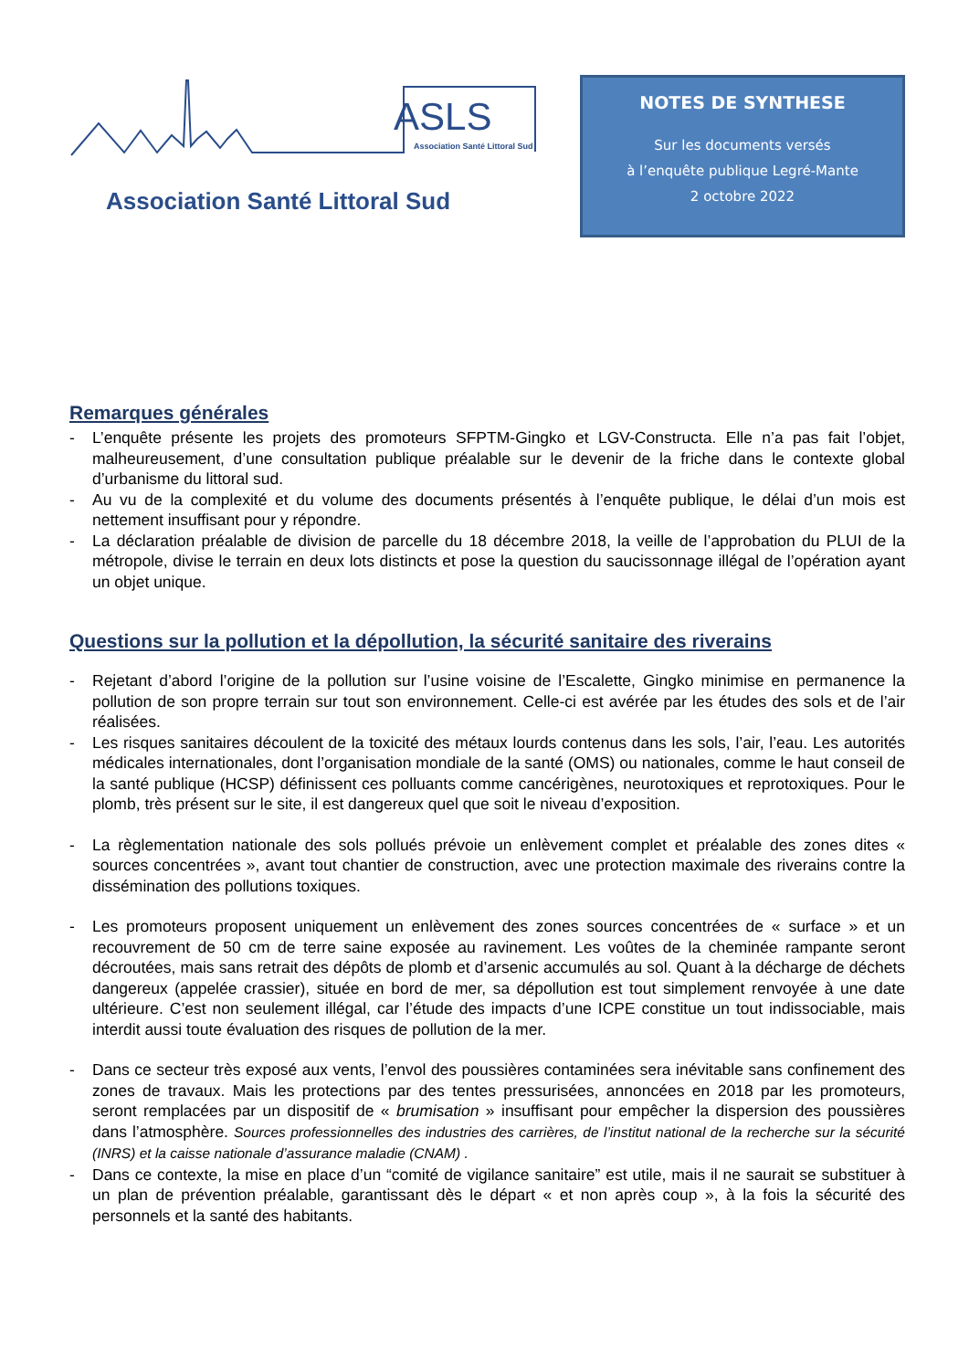ASLS
Association Santé Littoral Sud
Association Santé Littoral Sud
NOTES DE SYNTHESE
Sur les documents versés
à l’enquête publique Legré-Mante
2 octobre 2022
Remarques générales
- L’enquête présente les projets des promoteurs SFPTM-Gingko et LGV-Constructa. Elle n’a pas fait l’objet, malheureusement, d’une consultation publique préalable sur le devenir de la friche dans le contexte global d’urbanisme du littoral sud.
- Au vu de la complexité et du volume des documents présentés à l’enquête publique, le délai d’un mois est nettement insuffisant pour y répondre.
- La déclaration préalable de division de parcelle du 18 décembre 2018, la veille de l’approbation du PLUI de la métropole, divise le terrain en deux lots distincts et pose la question du saucissonnage illégal de l’opération ayant un objet unique.
Questions sur la pollution et la dépollution, la sécurité sanitaire des riverains
- Rejetant d’abord l’origine de la pollution sur l’usine voisine de l’Escalette, Gingko minimise en permanence la pollution de son propre terrain sur tout son environnement. Celle-ci est avérée par les études des sols et de l’air réalisées.
- Les risques sanitaires découlent de la toxicité des métaux lourds contenus dans les sols, l’air, l’eau. Les autorités médicales internationales, dont l’organisation mondiale de la santé (OMS) ou nationales, comme le haut conseil de la santé publique (HCSP) définissent ces polluants comme cancérigènes, neurotoxiques et reprotoxiques. Pour le plomb, très présent sur le site, il est dangereux quel que soit le niveau d’exposition.
- La règlementation nationale des sols pollués prévoie un enlèvement complet et préalable des zones dites « sources concentrées », avant tout chantier de construction, avec une protection maximale des riverains contre la dissémination des pollutions toxiques.
- Les promoteurs proposent uniquement un enlèvement des zones sources concentrées de « surface » et un recouvrement de 50 cm de terre saine exposée au ravinement. Les voûtes de la cheminée rampante seront décroutées, mais sans retrait des dépôts de plomb et d’arsenic accumulés au sol. Quant à la décharge de déchets dangereux (appelée crassier), située en bord de mer, sa dépollution est tout simplement renvoyée à une date ultérieure. C’est non seulement illégal, car l’étude des impacts d’une ICPE constitue un tout indissociable, mais interdit aussi toute évaluation des risques de pollution de la mer.
- Dans ce secteur très exposé aux vents, l’envol des poussières contaminées sera inévitable sans confinement des zones de travaux. Mais les protections par des tentes pressurisées, annoncées en 2018 par les promoteurs, seront remplacées par un dispositif de « brumisation » insuffisant pour empêcher la dispersion des poussières dans l’atmosphère. Sources professionnelles des industries des carrières, de l’institut national de la recherche sur la sécurité (INRS) et la caisse nationale d’assurance maladie (CNAM) .
- Dans ce contexte, la mise en place d’un “comité de vigilance sanitaire” est utile, mais il ne saurait se substituer à un plan de prévention préalable, garantissant dès le départ « et non après coup », à la fois la sécurité des personnels et la santé des habitants.